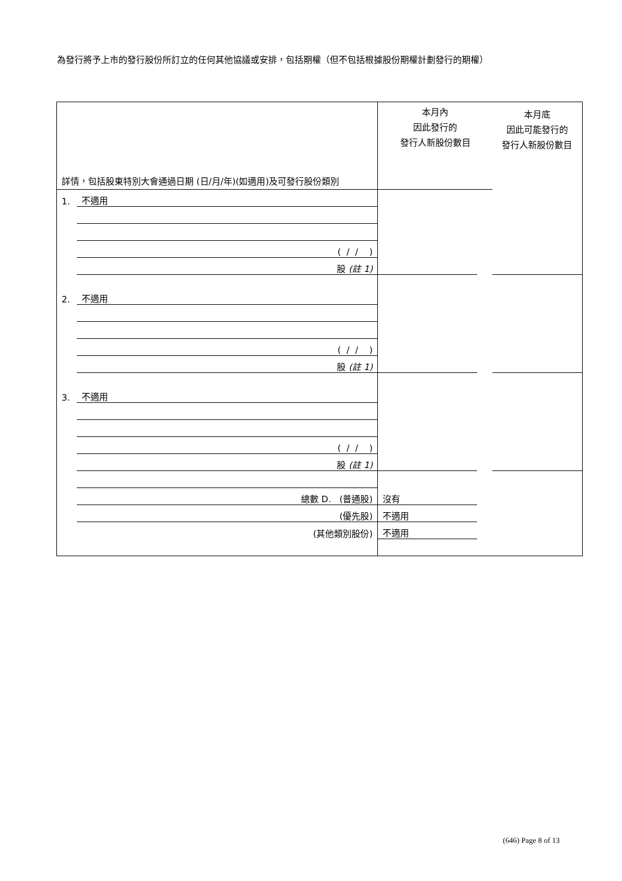為發行將予上市的發行股份所訂立的任何其他協議或安排，包括期權（但不包括根據股份期權計劃發行的期權）
| 詳情，包括股東特別大會通過日期 (日/月/年)(如適用)及可發行股份類別 | | 本月內 因此發行的 發行人新股份數目 | | 本月底 因此可能發行的 發行人新股份數目 |
| 1. | 不適用 | | | |
| | ( / / ) | | | |
| | 股 (註 1) | | | |
| 2. | 不適用 | | | |
| | ( / / ) | | | |
| | 股 (註 1) | | | |
| 3. | 不適用 | | | |
| | ( / / ) | | | |
| | 股 (註 1) | | | |
| | 總數 D. (普通股) | 沒有 | | |
| | (優先股) | 不適用 | | |
| | (其他類別股份) | 不適用 | | |
(646) Page 8 of 13